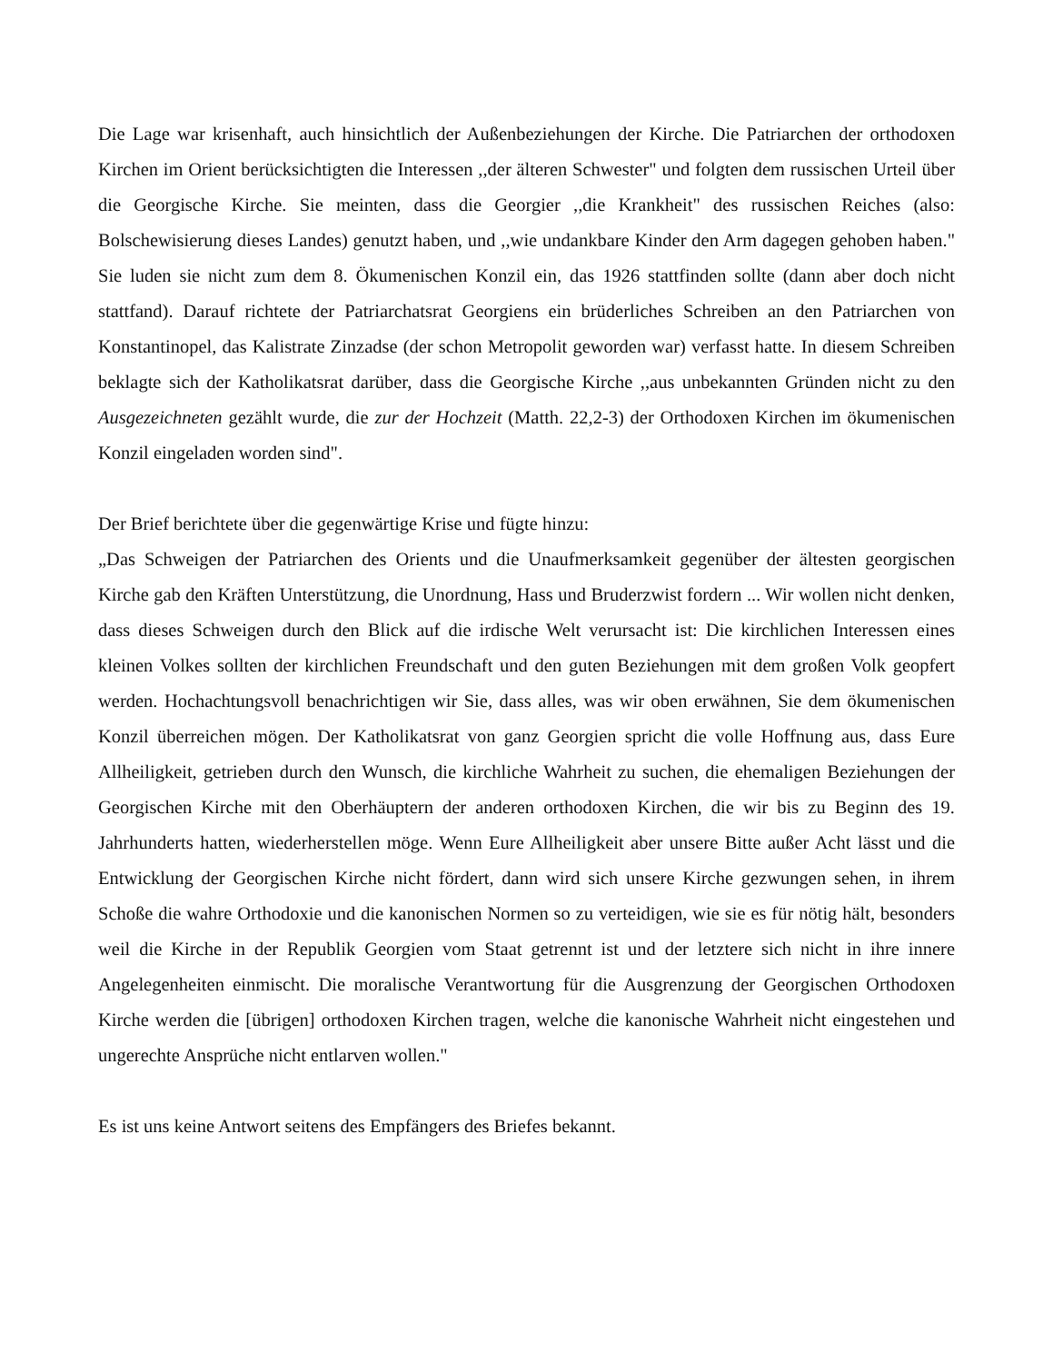Die Lage war krisenhaft, auch hinsichtlich der Außenbeziehungen der Kirche. Die Patriarchen der orthodoxen Kirchen im Orient berücksichtigten die Interessen ,,der älteren Schwester" und folgten dem russischen Urteil über die Georgische Kirche. Sie meinten, dass die Georgier ,,die Krankheit" des russischen Reiches (also: Bolschewisierung dieses Landes) genutzt haben, und ,,wie undankbare Kinder den Arm dagegen gehoben haben." Sie luden sie nicht zum dem 8. Ökumenischen Konzil ein, das 1926 stattfinden sollte (dann aber doch nicht stattfand). Darauf richtete der Patriarchatsrat Georgiens ein brüderliches Schreiben an den Patriarchen von Konstantinopel, das Kalistrate Zinzadse (der schon Metropolit geworden war) verfasst hatte. In diesem Schreiben beklagte sich der Katholikatsrat darüber, dass die Georgische Kirche ,,aus unbekannten Gründen nicht zu den Ausgezeichneten gezählt wurde, die zur der Hochzeit (Matth. 22,2-3) der Orthodoxen Kirchen im ökumenischen Konzil eingeladen worden sind".
Der Brief berichtete über die gegenwärtige Krise und fügte hinzu:
„Das Schweigen der Patriarchen des Orients und die Unaufmerksamkeit gegenüber der ältesten georgischen Kirche gab den Kräften Unterstützung, die Unordnung, Hass und Bruderzwist fordern ... Wir wollen nicht denken, dass dieses Schweigen durch den Blick auf die irdische Welt verursacht ist: Die kirchlichen Interessen eines kleinen Volkes sollten der kirchlichen Freundschaft und den guten Beziehungen mit dem großen Volk geopfert werden. Hochachtungsvoll benachrichtigen wir Sie, dass alles, was wir oben erwähnen, Sie dem ökumenischen Konzil überreichen mögen. Der Katholikatsrat von ganz Georgien spricht die volle Hoffnung aus, dass Eure Allheiligkeit, getrieben durch den Wunsch, die kirchliche Wahrheit zu suchen, die ehemaligen Beziehungen der Georgischen Kirche mit den Oberhäuptern der anderen orthodoxen Kirchen, die wir bis zu Beginn des 19. Jahrhunderts hatten, wiederherstellen möge. Wenn Eure Allheiligkeit aber unsere Bitte außer Acht lässt und die Entwicklung der Georgischen Kirche nicht fördert, dann wird sich unsere Kirche gezwungen sehen, in ihrem Schoße die wahre Orthodoxie und die kanonischen Normen so zu verteidigen, wie sie es für nötig hält, besonders weil die Kirche in der Republik Georgien vom Staat getrennt ist und der letztere sich nicht in ihre innere Angelegenheiten einmischt. Die moralische Verantwortung für die Ausgrenzung der Georgischen Orthodoxen Kirche werden die [übrigen] orthodoxen Kirchen tragen, welche die kanonische Wahrheit nicht eingestehen und ungerechte Ansprüche nicht entlarven wollen."
Es ist uns keine Antwort seitens des Empfängers des Briefes bekannt.